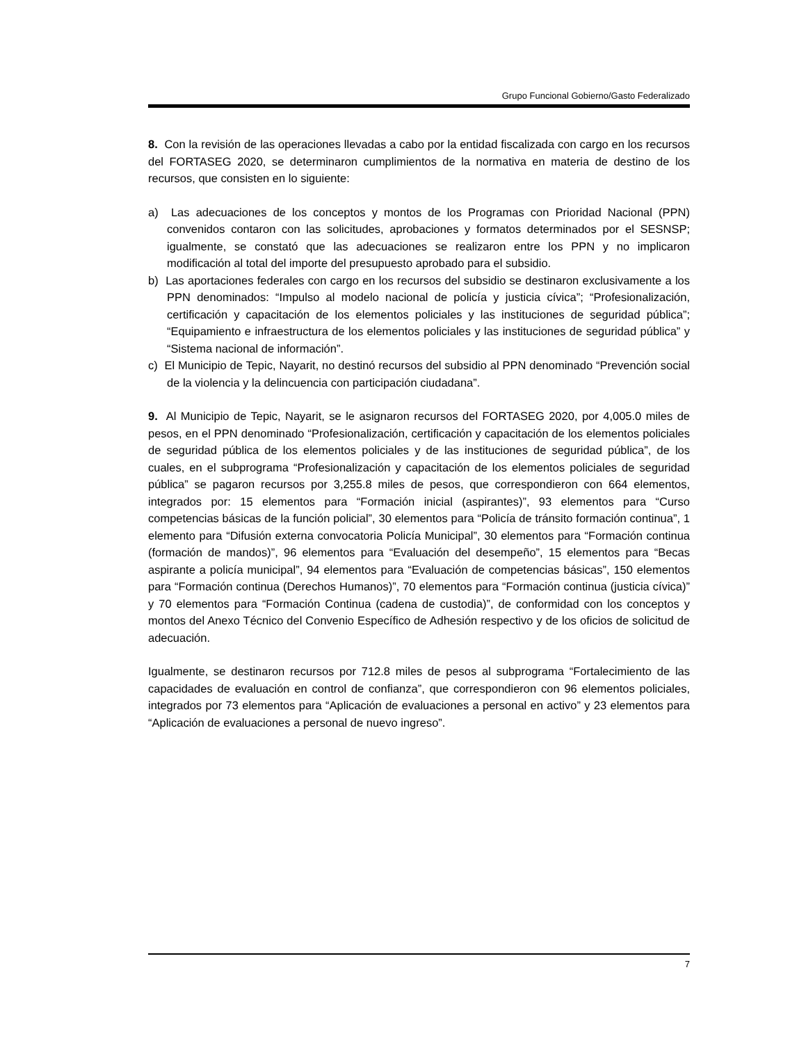Grupo Funcional Gobierno/Gasto Federalizado
8. Con la revisión de las operaciones llevadas a cabo por la entidad fiscalizada con cargo en los recursos del FORTASEG 2020, se determinaron cumplimientos de la normativa en materia de destino de los recursos, que consisten en lo siguiente:
a) Las adecuaciones de los conceptos y montos de los Programas con Prioridad Nacional (PPN) convenidos contaron con las solicitudes, aprobaciones y formatos determinados por el SESNSP; igualmente, se constató que las adecuaciones se realizaron entre los PPN y no implicaron modificación al total del importe del presupuesto aprobado para el subsidio.
b) Las aportaciones federales con cargo en los recursos del subsidio se destinaron exclusivamente a los PPN denominados: “Impulso al modelo nacional de policía y justicia cívica”; “Profesionalización, certificación y capacitación de los elementos policiales y las instituciones de seguridad pública”; “Equipamiento e infraestructura de los elementos policiales y las instituciones de seguridad pública” y “Sistema nacional de información”.
c) El Municipio de Tepic, Nayarit, no destinó recursos del subsidio al PPN denominado “Prevención social de la violencia y la delincuencia con participación ciudadana”.
9. Al Municipio de Tepic, Nayarit, se le asignaron recursos del FORTASEG 2020, por 4,005.0 miles de pesos, en el PPN denominado “Profesionalización, certificación y capacitación de los elementos policiales de seguridad pública de los elementos policiales y de las instituciones de seguridad pública”, de los cuales, en el subprograma “Profesionalización y capacitación de los elementos policiales de seguridad pública” se pagaron recursos por 3,255.8 miles de pesos, que correspondieron con 664 elementos, integrados por: 15 elementos para “Formación inicial (aspirantes)”, 93 elementos para “Curso competencias básicas de la función policial”, 30 elementos para “Policía de tránsito formación continua”, 1 elemento para “Difusión externa convocatoria Policía Municipal”, 30 elementos para “Formación continua (formación de mandos)”, 96 elementos para “Evaluación del desempeño”, 15 elementos para “Becas aspirante a policía municipal”, 94 elementos para “Evaluación de competencias básicas”, 150 elementos para “Formación continua (Derechos Humanos)”, 70 elementos para “Formación continua (justicia cívica)” y 70 elementos para “Formación Continua (cadena de custodia)”, de conformidad con los conceptos y montos del Anexo Técnico del Convenio Específico de Adhesión respectivo y de los oficios de solicitud de adecuación.
Igualmente, se destinaron recursos por 712.8 miles de pesos al subprograma “Fortalecimiento de las capacidades de evaluación en control de confianza”, que correspondieron con 96 elementos policiales, integrados por 73 elementos para “Aplicación de evaluaciones a personal en activo” y 23 elementos para “Aplicación de evaluaciones a personal de nuevo ingreso”.
7